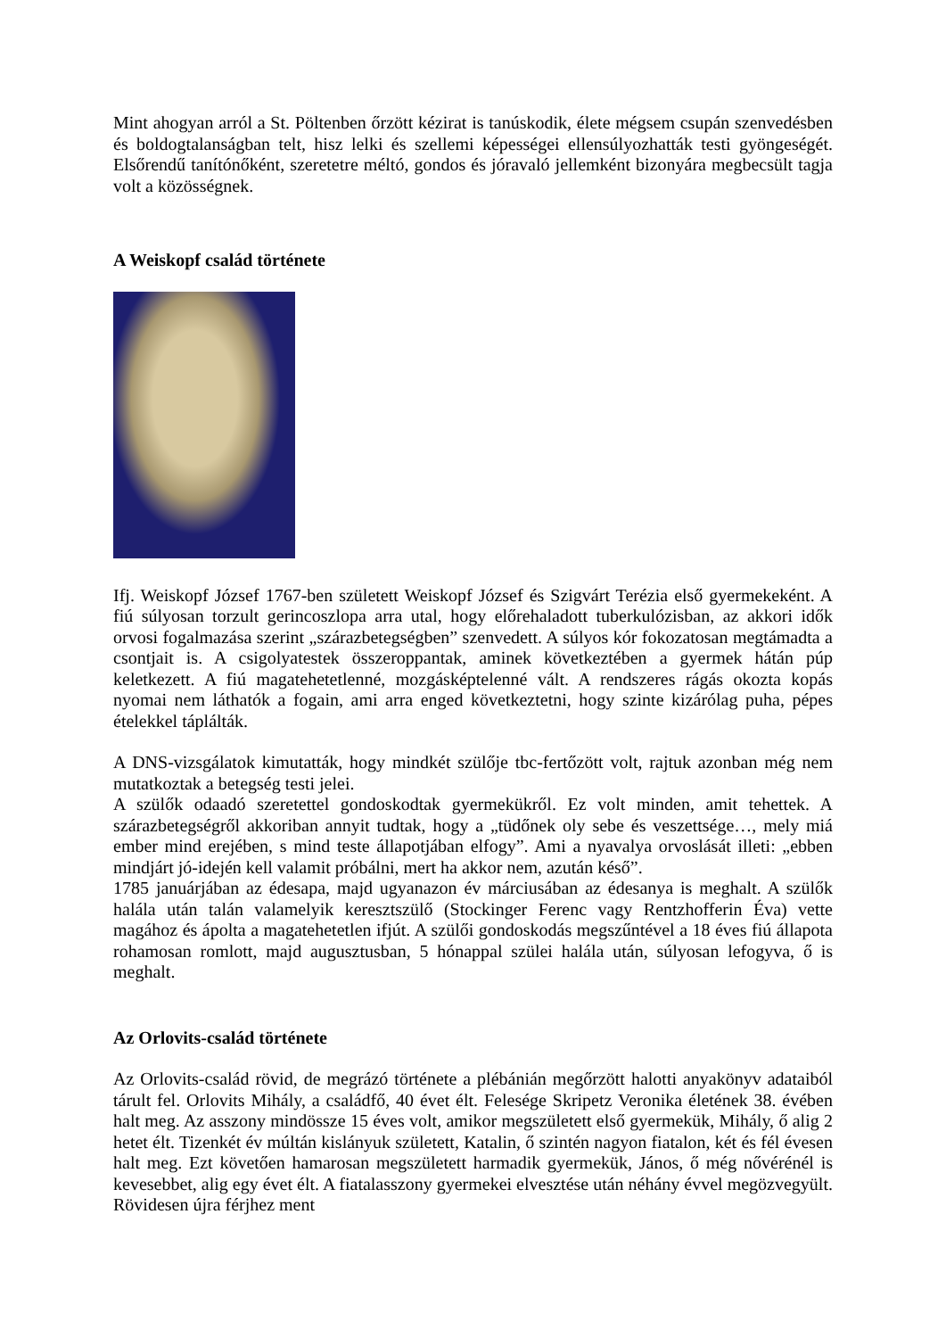Mint ahogyan arról a St. Pöltenben őrzött kézirat is tanúskodik, élete mégsem csupán szenvedésben és boldogtalanságban telt, hisz lelki és szellemi képességei ellensúlyozhatták testi gyöngeségét. Elsőrendű tanítónőként, szeretetre méltó, gondos és jóravaló jellemként bizonyára megbecsült tagja volt a közösségnek.
A Weiskopf család története
Ifj. Weiskopf József 1767-ben született Weiskopf József és Szigvárt Terézia első gyermekeként. A fiú súlyosan torzult gerincoszlopa arra utal, hogy előrehaladott tuberkulózisban, az akkori idők orvosi fogalmazása szerint „szárazbetegségben” szenvedett. A súlyos kór fokozatosan megtámadta a csontjait is. A csigolyatestek összeroppantak, aminek következtében a gyermek hátán púp keletkezett. A fiú magatehetetlenné, mozgásképtelenné vált. A rendszeres rágás okozta kopás nyomai nem láthatók a fogain, ami arra enged következtetni, hogy szinte kizárólag puha, pépes ételekkel táplálták.
A DNS-vizsgálatok kimutatták, hogy mindkét szülője tbc-fertőzött volt, rajtuk azonban még nem mutatkoztak a betegség testi jelei.
A szülők odaadó szeretettel gondoskodtak gyermekükről. Ez volt minden, amit tehettek. A szárazbetegségről akkoriban annyit tudtak, hogy a „tüdőnek oly sebe és veszettsége…, mely miá ember mind erejében, s mind teste állapotjában elfogy”. Ami a nyavalya orvoslását illeti: „ebben mindjárt jó-idején kell valamit próbálni, mert ha akkor nem, azután késő”.
1785 januárjában az édesapa, majd ugyanazon év márciusában az édesanya is meghalt. A szülők halála után talán valamelyik keresztszülő (Stockinger Ferenc vagy Rentzhofferin Éva) vette magához és ápolta a magatehetetlen ifjút. A szülői gondoskodás megszűntével a 18 éves fiú állapota rohamosan romlott, majd augusztusban, 5 hónappal szülei halála után, súlyosan lefogyva, ő is meghalt.
Az Orlovits-család története
Az Orlovits-család rövid, de megrázó története a plébánián megőrzött halotti anyakönyv adataiból tárult fel. Orlovits Mihály, a családfő, 40 évet élt. Felesége Skripetz Veronika életének 38. évében halt meg. Az asszony mindössze 15 éves volt, amikor megszületett első gyermekük, Mihály, ő alig 2 hetet élt. Tizenkét év múltán kislányuk született, Katalin, ő szintén nagyon fiatalon, két és fél évesen halt meg. Ezt követően hamarosan megszületett harmadik gyermekük, János, ő még nővérénél is kevesebbet, alig egy évet élt. A fiatalasszony gyermekei elvesztése után néhány évvel megözvegyült. Rövidesen újra férjhez ment